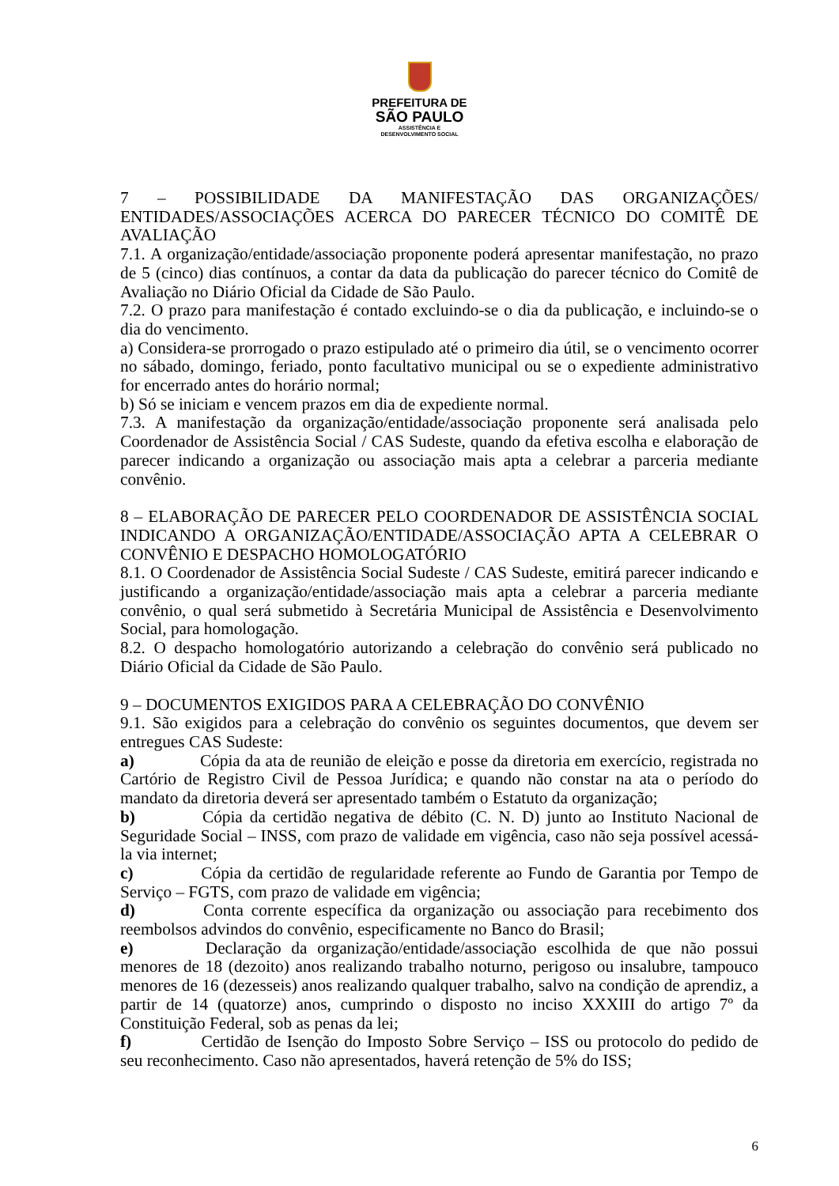PREFEITURA DE
SÃO PAULO
ASSISTÊNCIA E
DESENVOLVIMENTO SOCIAL
7 – POSSIBILIDADE DA MANIFESTAÇÃO DAS ORGANIZAÇÕES/ ENTIDADES/ASSOCIAÇÕES ACERCA DO PARECER TÉCNICO DO COMITÊ DE AVALIAÇÃO
7.1. A organização/entidade/associação proponente poderá apresentar manifestação, no prazo de 5 (cinco) dias contínuos, a contar da data da publicação do parecer técnico do Comitê de Avaliação no Diário Oficial da Cidade de São Paulo.
7.2. O prazo para manifestação é contado excluindo-se o dia da publicação, e incluindo-se o dia do vencimento.
a) Considera-se prorrogado o prazo estipulado até o primeiro dia útil, se o vencimento ocorrer no sábado, domingo, feriado, ponto facultativo municipal ou se o expediente administrativo for encerrado antes do horário normal;
b) Só se iniciam e vencem prazos em dia de expediente normal.
7.3. A manifestação da organização/entidade/associação proponente será analisada pelo Coordenador de Assistência Social / CAS Sudeste, quando da efetiva escolha e elaboração de parecer indicando a organização ou associação mais apta a celebrar a parceria mediante convênio.
8 – ELABORAÇÃO DE PARECER PELO COORDENADOR DE ASSISTÊNCIA SOCIAL INDICANDO A ORGANIZAÇÃO/ENTIDADE/ASSOCIAÇÃO APTA A CELEBRAR O CONVÊNIO E DESPACHO HOMOLOGATÓRIO
8.1. O Coordenador de Assistência Social Sudeste / CAS Sudeste, emitirá parecer indicando e justificando a organização/entidade/associação mais apta a celebrar a parceria mediante convênio, o qual será submetido à Secretária Municipal de Assistência e Desenvolvimento Social, para homologação.
8.2. O despacho homologatório autorizando a celebração do convênio será publicado no Diário Oficial da Cidade de São Paulo.
9 – DOCUMENTOS EXIGIDOS PARA A CELEBRAÇÃO DO CONVÊNIO
9.1. São exigidos para a celebração do convênio os seguintes documentos, que devem ser entregues CAS Sudeste:
a) Cópia da ata de reunião de eleição e posse da diretoria em exercício, registrada no Cartório de Registro Civil de Pessoa Jurídica; e quando não constar na ata o período do mandato da diretoria deverá ser apresentado também o Estatuto da organização;
b) Cópia da certidão negativa de débito (C. N. D) junto ao Instituto Nacional de Seguridade Social – INSS, com prazo de validade em vigência, caso não seja possível acessá-la via internet;
c) Cópia da certidão de regularidade referente ao Fundo de Garantia por Tempo de Serviço – FGTS, com prazo de validade em vigência;
d) Conta corrente específica da organização ou associação para recebimento dos reembolsos advindos do convênio, especificamente no Banco do Brasil;
e) Declaração da organização/entidade/associação escolhida de que não possui menores de 18 (dezoito) anos realizando trabalho noturno, perigoso ou insalubre, tampouco menores de 16 (dezesseis) anos realizando qualquer trabalho, salvo na condição de aprendiz, a partir de 14 (quatorze) anos, cumprindo o disposto no inciso XXXIII do artigo 7º da Constituição Federal, sob as penas da lei;
f) Certidão de Isenção do Imposto Sobre Serviço – ISS ou protocolo do pedido de seu reconhecimento. Caso não apresentados, haverá retenção de 5% do ISS;
6